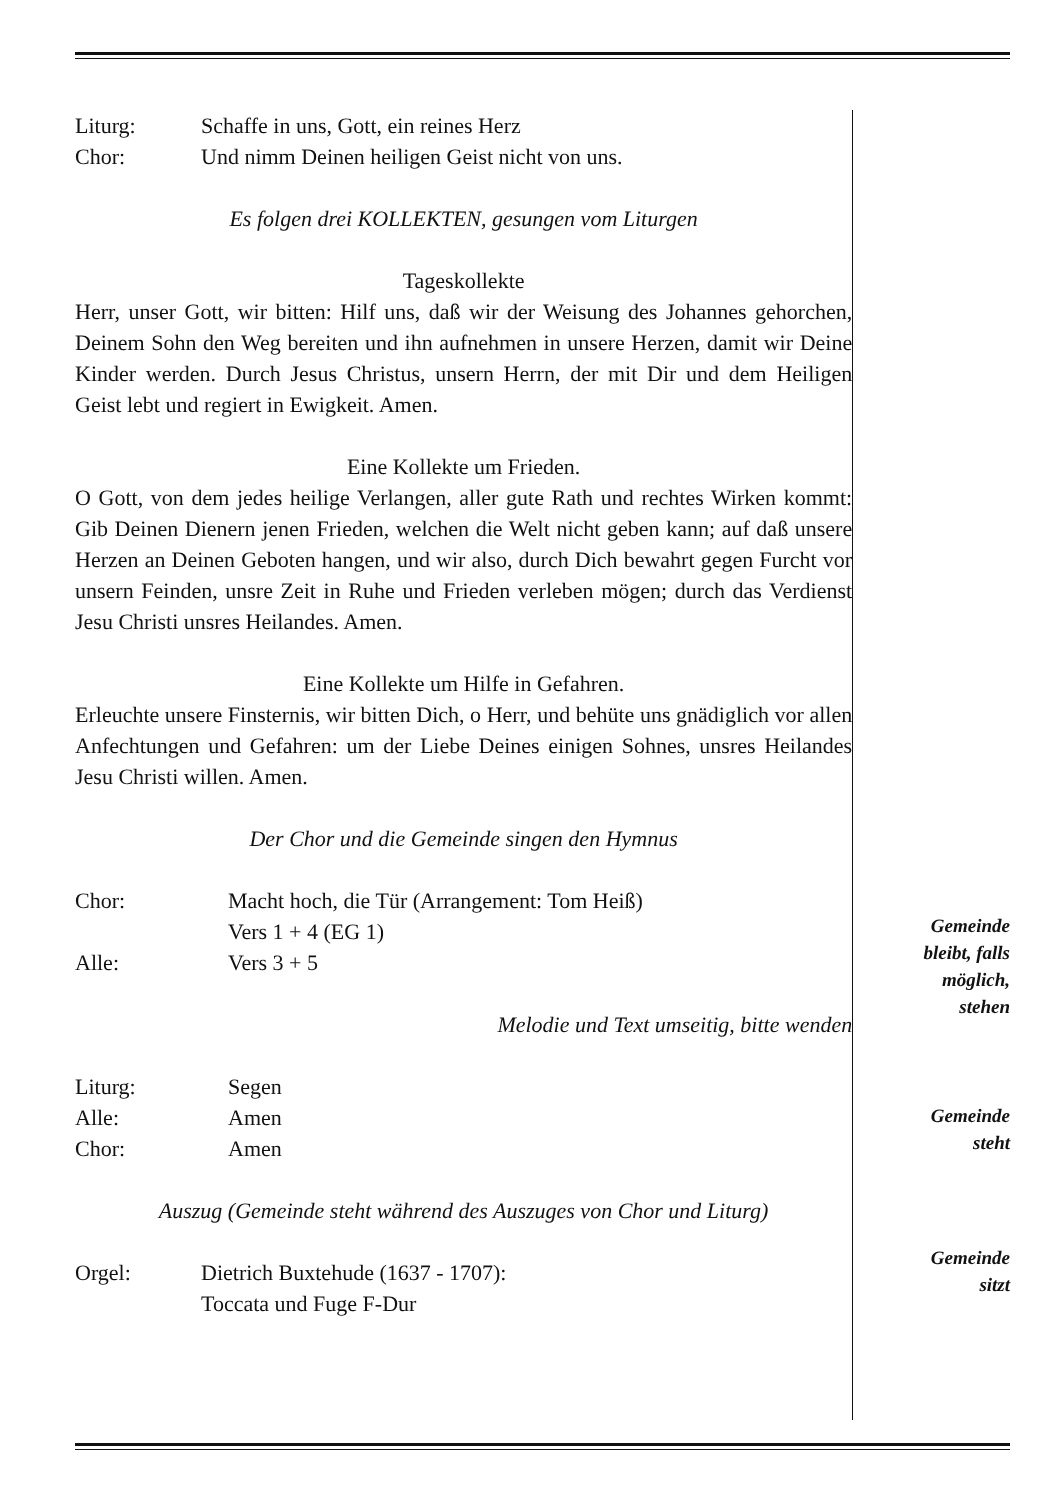Liturg: Schaffe in uns, Gott, ein reines Herz
Chor: Und nimm Deinen heiligen Geist nicht von uns.
Es folgen drei KOLLEKTEN, gesungen vom Liturgen
Tageskollekte
Herr, unser Gott, wir bitten: Hilf uns, daß wir der Weisung des Johannes gehorchen, Deinem Sohn den Weg bereiten und ihn aufnehmen in unsere Herzen, damit wir Deine Kinder werden. Durch Jesus Christus, unsern Herrn, der mit Dir und dem Heiligen Geist lebt und regiert in Ewigkeit. Amen.
Eine Kollekte um Frieden.
O Gott, von dem jedes heilige Verlangen, aller gute Rath und rechtes Wirken kommt: Gib Deinen Dienern jenen Frieden, welchen die Welt nicht geben kann; auf daß unsere Herzen an Deinen Geboten hangen, und wir also, durch Dich bewahrt gegen Furcht vor unsern Feinden, unsre Zeit in Ruhe und Frieden verleben mögen; durch das Verdienst Jesu Christi unsres Heilandes. Amen.
Eine Kollekte um Hilfe in Gefahren.
Erleuchte unsere Finsternis, wir bitten Dich, o Herr, und behüte uns gnädiglich vor allen Anfechtungen und Gefahren: um der Liebe Deines einigen Sohnes, unsres Heilandes Jesu Christi willen. Amen.
Der Chor und die Gemeinde singen den Hymnus
Chor: Macht hoch, die Tür (Arrangement: Tom Heiß)
Vers 1 + 4 (EG 1)
Alle: Vers 3 + 5
Melodie und Text umseitig, bitte wenden
Liturg: Segen
Alle: Amen
Chor: Amen
Auszug (Gemeinde steht während des Auszuges von Chor und Liturg)
Orgel: Dietrich Buxtehude (1637 - 1707):
Toccata und Fuge F-Dur
Gemeinde
bleibt, falls
möglich,
stehen
Gemeinde
steht
Gemeinde
sitzt